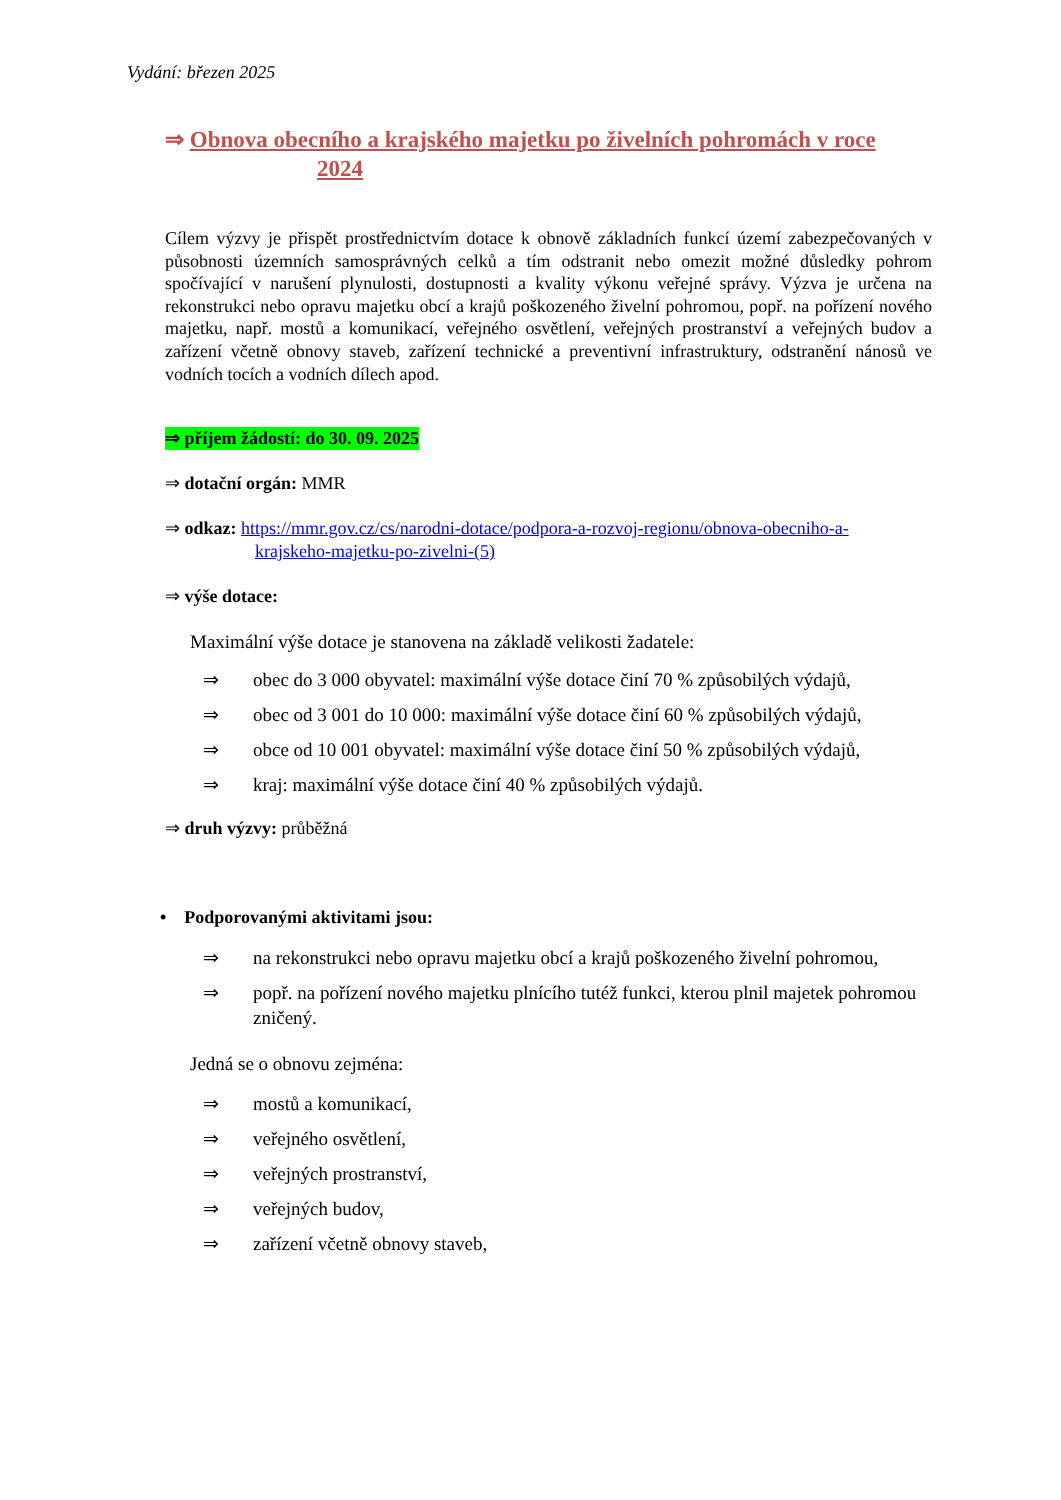Vydání: březen 2025
⇒ Obnova obecního a krajského majetku po živelních pohromách v roce
2024
Cílem výzvy je přispět prostřednictvím dotace k obnově základních funkcí území zabezpečovaných v působnosti územních samosprávných celků a tím odstranit nebo omezit možné důsledky pohrom spočívající v narušení plynulosti, dostupnosti a kvality výkonu veřejné správy. Výzva je určena na rekonstrukci nebo opravu majetku obcí a krajů poškozeného živelní pohromou, popř. na pořízení nového majetku, např. mostů a komunikací, veřejného osvětlení, veřejných prostranství a veřejných budov a zařízení včetně obnovy staveb, zařízení technické a preventivní infrastruktury, odstranění nánosů ve vodních tocích a vodních dílech apod.
⇒ příjem žádostí: do 30. 09. 2025
⇒ dotační orgán: MMR
⇒ odkaz: https://mmr.gov.cz/cs/narodni-dotace/podpora-a-rozvoj-regionu/obnova-obecniho-a-
krajskeho-majetku-po-zivelni-(5)
⇒ výše dotace:
Maximální výše dotace je stanovena na základě velikosti žadatele:
⇒ obec do 3 000 obyvatel: maximální výše dotace činí 70 % způsobilých výdajů,
⇒ obec od 3 001 do 10 000: maximální výše dotace činí 60 % způsobilých výdajů,
⇒ obce od 10 001 obyvatel: maximální výše dotace činí 50 % způsobilých výdajů,
⇒ kraj: maximální výše dotace činí 40 % způsobilých výdajů.
⇒ druh výzvy: průběžná
• Podporovanými aktivitami jsou:
⇒ na rekonstrukci nebo opravu majetku obcí a krajů poškozeného živelní pohromou,
⇒ popř. na pořízení nového majetku plnícího tutéž funkci, kterou plnil majetek pohromou zničený.
Jedná se o obnovu zejména:
⇒ mostů a komunikací,
⇒ veřejného osvětlení,
⇒ veřejných prostranství,
⇒ veřejných budov,
⇒ zařízení včetně obnovy staveb,